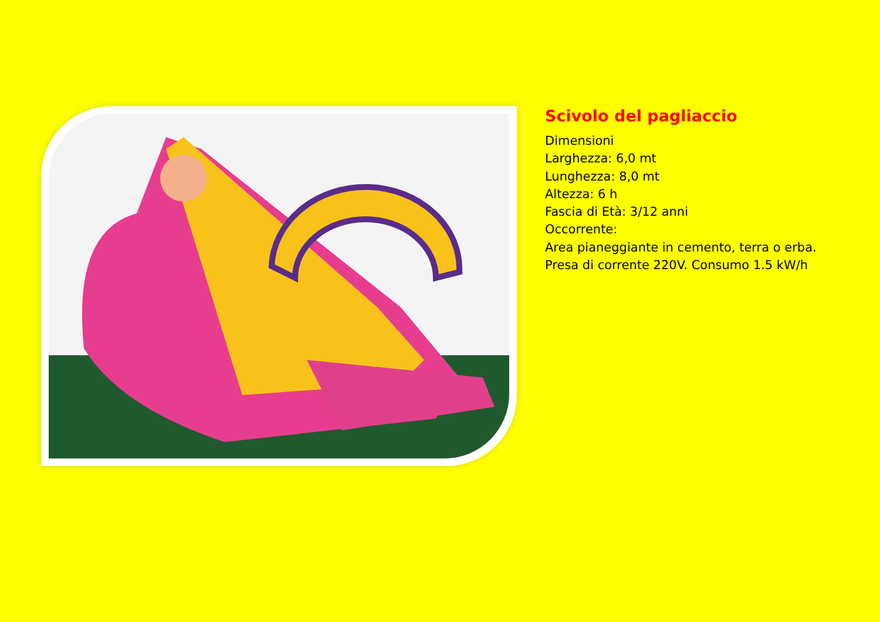Scivolo del pagliaccio
Dimensioni
Larghezza: 6,0 mt
Lunghezza: 8,0 mt
Altezza: 6 h
Fascia di Età: 3/12 anni
Occorrente:
Area pianeggiante in cemento, terra o erba.
Presa di corrente 220V. Consumo 1.5 kW/h